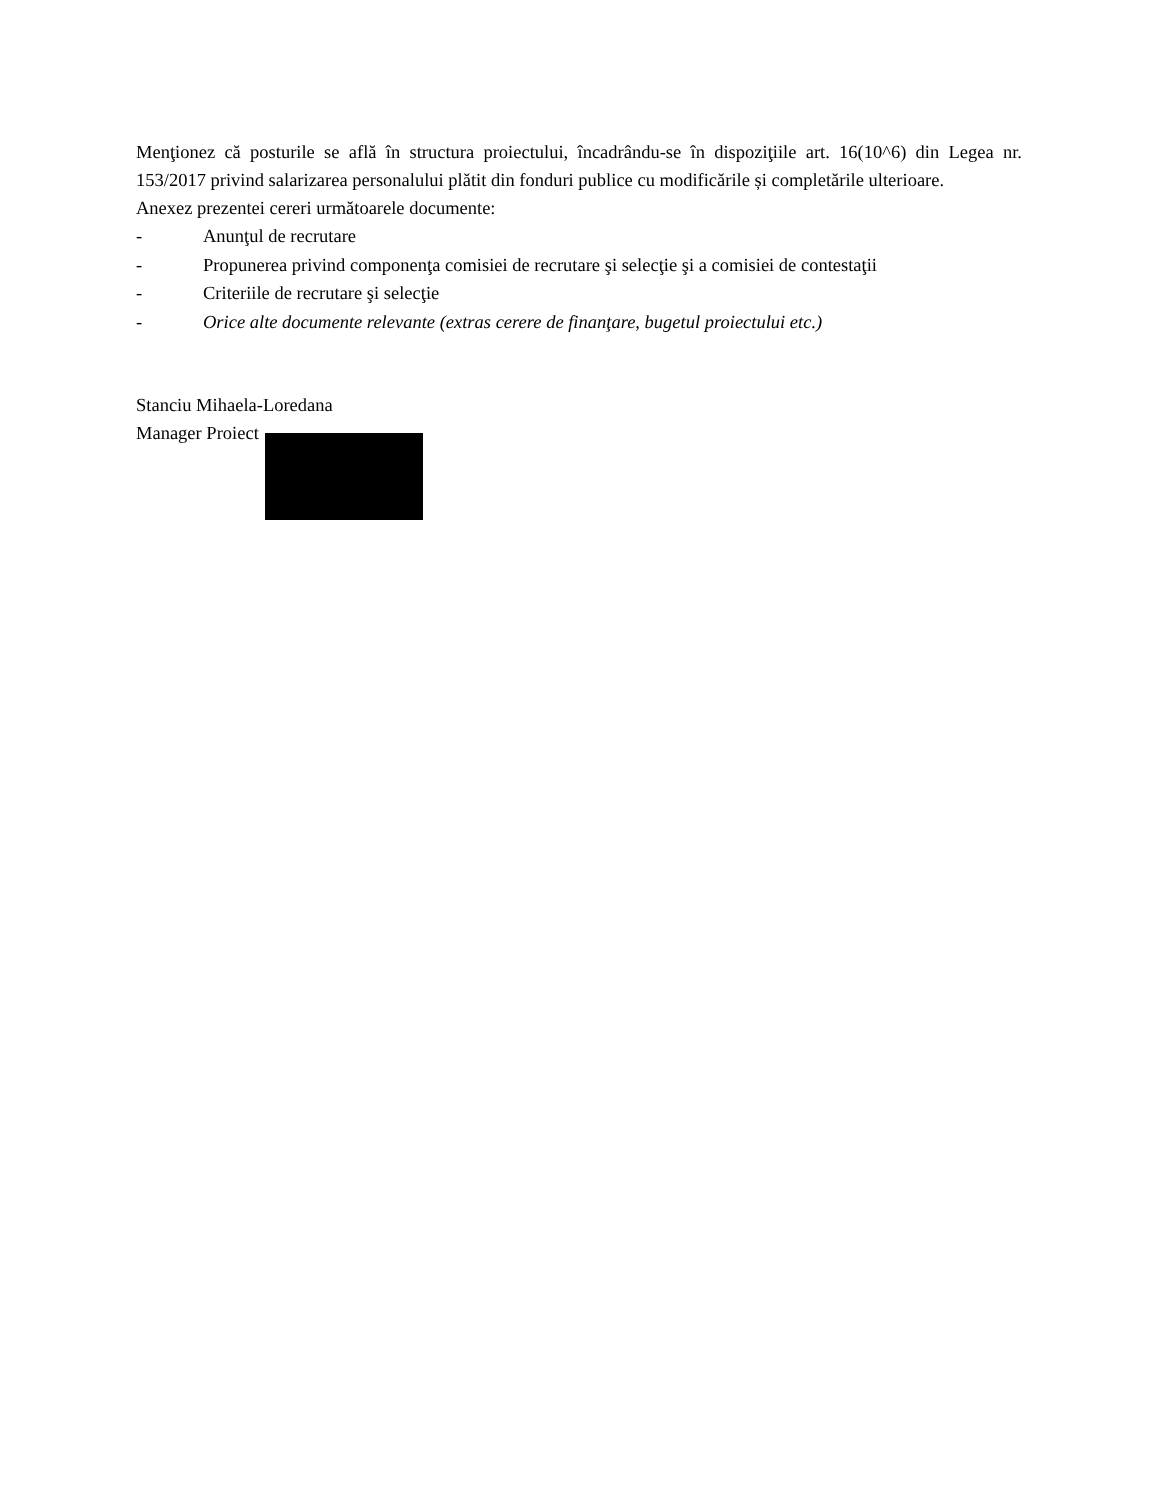Menţionez că posturile se află în structura proiectului, încadrându-se în dispoziţiile art. 16(10^6) din Legea nr. 153/2017 privind salarizarea personalului plătit din fonduri publice cu modificările și completările ulterioare.
Anexez prezentei cereri următoarele documente:
- Anunţul de recrutare
- Propunerea privind componenţa comisiei de recrutare şi selecţie şi a comisiei de contestaţii
- Criteriile de recrutare şi selecţie
- Orice alte documente relevante (extras cerere de finanţare, bugetul proiectului etc.)
Stanciu Mihaela-Loredana
Manager Proiect